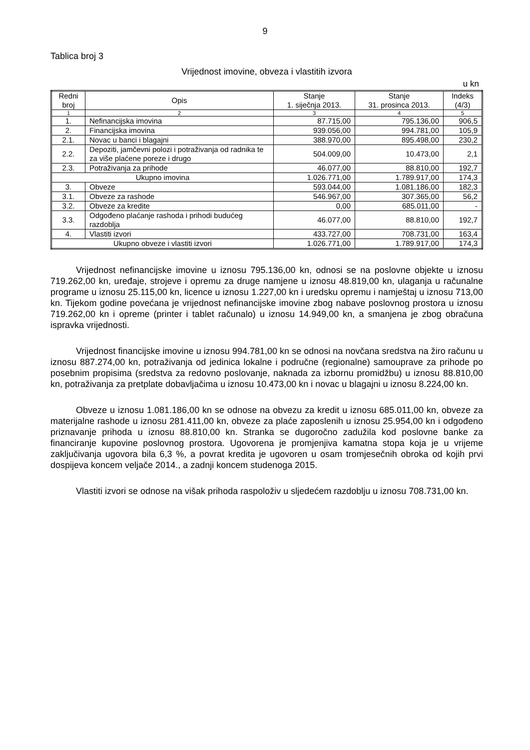9
Tablica broj 3
Vrijednost imovine, obveza i vlastitih izvora
u kn
| Redni broj | Opis | Stanje 1. siječnja 2013. | Stanje 31. prosinca 2013. | Indeks (4/3) |
| --- | --- | --- | --- | --- |
| 1 | 2 | 3 | 4 | 5 |
| 1. | Nefinancijska imovina | 87.715,00 | 795.136,00 | 906,5 |
| 2. | Financijska imovina | 939.056,00 | 994.781,00 | 105,9 |
| 2.1. | Novac u banci i blagajni | 388.970,00 | 895.498,00 | 230,2 |
| 2.2. | Depoziti, jamčevni polozi i potraživanja od radnika te za više plaćene poreze i drugo | 504.009,00 | 10.473,00 | 2,1 |
| 2.3. | Potraživanja za prihode | 46.077,00 | 88.810,00 | 192,7 |
| Ukupno imovina | | 1.026.771,00 | 1.789.917,00 | 174,3 |
| 3. | Obveze | 593.044,00 | 1.081.186,00 | 182,3 |
| 3.1. | Obveze za rashode | 546.967,00 | 307.365,00 | 56,2 |
| 3.2. | Obveze za kredite | 0,00 | 685.011,00 | - |
| 3.3. | Odgođeno plaćanje rashoda i prihodi budućeg razdoblja | 46.077,00 | 88.810,00 | 192,7 |
| 4. | Vlastiti izvori | 433.727,00 | 708.731,00 | 163,4 |
| Ukupno obveze i vlastiti izvori | | 1.026.771,00 | 1.789.917,00 | 174,3 |
Vrijednost nefinancijske imovine u iznosu 795.136,00 kn, odnosi se na poslovne objekte u iznosu 719.262,00 kn, uređaje, strojeve i opremu za druge namjene u iznosu 48.819,00 kn, ulaganja u računalne programe u iznosu 25.115,00 kn, licence u iznosu 1.227,00 kn i uredsku opremu i namještaj u iznosu 713,00 kn. Tijekom godine povećana je vrijednost nefinancijske imovine zbog nabave poslovnog prostora u iznosu 719.262,00 kn i opreme (printer i tablet računalo) u iznosu 14.949,00 kn, a smanjena je zbog obračuna ispravka vrijednosti.
Vrijednost financijske imovine u iznosu 994.781,00 kn se odnosi na novčana sredstva na žiro računu u iznosu 887.274,00 kn, potraživanja od jedinica lokalne i područne (regionalne) samouprave za prihode po posebnim propisima (sredstva za redovno poslovanje, naknada za izbornu promidžbu) u iznosu 88.810,00 kn, potraživanja za pretplate dobavljačima u iznosu 10.473,00 kn i novac u blagajni u iznosu 8.224,00 kn.
Obveze u iznosu 1.081.186,00 kn se odnose na obvezu za kredit u iznosu 685.011,00 kn, obveze za materijalne rashode u iznosu 281.411,00 kn, obveze za plaće zaposlenih u iznosu 25.954,00 kn i odgođeno priznavanje prihoda u iznosu 88.810,00 kn. Stranka se dugoročno zadužila kod poslovne banke za financiranje kupovine poslovnog prostora. Ugovorena je promjenjiva kamatna stopa koja je u vrijeme zaključivanja ugovora bila 6,3 %, a povrat kredita je ugovoren u osam tromjesečnih obroka od kojih prvi dospijeva koncem veljače 2014., a zadnji koncem studenoga 2015.
Vlastiti izvori se odnose na višak prihoda raspoloživ u sljedećem razdoblju u iznosu 708.731,00 kn.